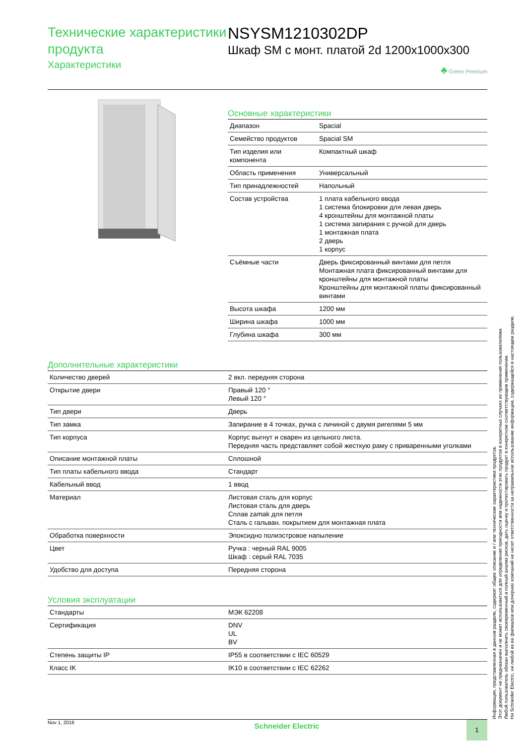Технические характеристики продукта
Характеристики
NSYSM1210302DP
Шкаф SM с монт. платой 2d 1200x1000x300
♣ Green Premium
Основные характеристики
| Диапазон | Spacial |
| Семейство продуктов | Spacial SM |
| Тип изделия или компонента | Компактный шкаф |
| Область применения | Универсальный |
| Тип принадлежностей | Напольный |
| Состав устройства | 1 плата кабельного ввода 1 система блокировки для левая дверь 4 кронштейны для монтажной платы 1 система запирания с ручкой для дверь 1 монтажная плата 2 дверь 1 корпус |
| Съёмные части | Дверь фиксированный винтами для петля Монтажная плата фиксированный винтами для кронштейны для монтажной платы Кронштейны для монтажной платы фиксированный винтами |
| Высота шкафа | 1200 мм |
| Ширина шкафа | 1000 мм |
| Глубина шкафа | 300 мм |
Дополнительные характеристики
| Количество дверей | 2 вкл. передняя сторона |
| Открытие двери | Правый 120 ° Левый 120 ° |
| Тип двери | Дверь |
| Тип замка | Запирание в 4 точках, ручка с личиной с двумя ригелями 5 мм |
| Тип корпуса | Корпус выгнут и сварен из цельного листа. Передняя часть представляет собой жесткую раму с приваренными уголками |
| Описание монтажной платы | Сплошной |
| Тип платы кабельного ввода | Стандарт |
| Кабельный ввод | 1 ввод |
| Материал | Листовая сталь для корпус Листовая сталь для дверь Сплав zamak для петля Сталь с гальван. покрытием для монтажная плата |
| Обработка поверхности | Эпоксидно полиэстровое напыление |
| Цвет | Ручка : черный RAL 9005 Шкаф : серый RAL 7035 |
| Удобство для доступа | Передняя сторона |
Условия эксплуатации
| Стандарты | МЭК 62208 |
| Сертификация | DNV UL BV |
| Степень защиты IP | IP55 в соответствии с IEC 60529 |
| Класс IK | IK10 в соответствии с IEC 62262 |
Информация, представленная в данном разделе, содержит общее описание и / или технические характеристики продуктов.
Этот документ не предназначен и не может использоваться для определения пригодности или надежности этих продуктов в конкретных случаях их применения пользователями.
Любой пользователь обязан выполнить своевременный и полный анализ рисков, дать оценку и протестировать продукт в конкретном соответствующем применении.
Ни Schneider Electric, ни любой из ее филиалов или дочерних компаний не несет ответственности за неправильное использование информации, содержащейся в настоящем разделе.
Nov 1, 2016
Schneider Electric
1